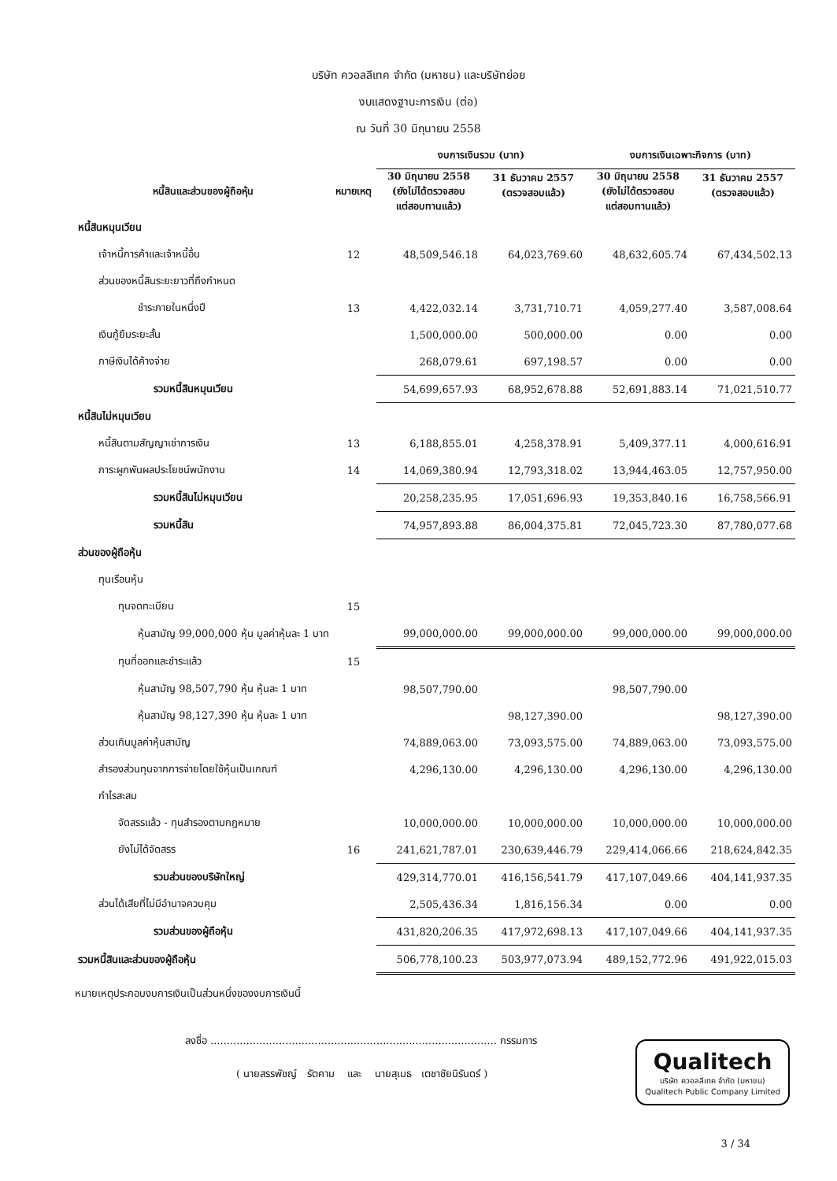บริษัท ควอลลีเทค จำกัด (มหาชน) และบริษัทย่อย
งบแสดงฐานะการเงิน (ต่อ)
ณ วันที่ 30 มิถุนายน 2558
| | | งบการเงินรวม (บาท) | | งบการเงินเฉพาะกิจการ (บาท) | |
| --- | --- | --- | --- | --- | --- |
| หนี้สินและส่วนของผู้ถือหุ้น | หมายเหตุ | 30 มิถุนายน 2558 (ยังไม่ได้ตรวจสอบ แต่สอบทานแล้ว) | 31 ธันวาคม 2557 (ตรวจสอบแล้ว) | 30 มิถุนายน 2558 (ยังไม่ได้ตรวจสอบ แต่สอบทานแล้ว) | 31 ธันวาคม 2557 (ตรวจสอบแล้ว) |
| หนี้สินหมุนเวียน | | | | | |
| เจ้าหนี้การค้าและเจ้าหนี้อื่น | 12 | 48,509,546.18 | 64,023,769.60 | 48,632,605.74 | 67,434,502.13 |
| ส่วนของหนี้สินระยะยาวที่ถึงกำหนด | | | | | |
| ชำระภายในหนึ่งปี | 13 | 4,422,032.14 | 3,731,710.71 | 4,059,277.40 | 3,587,008.64 |
| เงินกู้ยืมระยะสั้น | | 1,500,000.00 | 500,000.00 | 0.00 | 0.00 |
| ภาษีเงินได้ค้างจ่าย | | 268,079.61 | 697,198.57 | 0.00 | 0.00 |
| รวมหนี้สินหมุนเวียน | | 54,699,657.93 | 68,952,678.88 | 52,691,883.14 | 71,021,510.77 |
| หนี้สินไม่หมุนเวียน | | | | | |
| หนี้สินตามสัญญาเช่าการเงิน | 13 | 6,188,855.01 | 4,258,378.91 | 5,409,377.11 | 4,000,616.91 |
| ภาระผูกพันผลประโยชน์พนักงาน | 14 | 14,069,380.94 | 12,793,318.02 | 13,944,463.05 | 12,757,950.00 |
| รวมหนี้สินไม่หมุนเวียน | | 20,258,235.95 | 17,051,696.93 | 19,353,840.16 | 16,758,566.91 |
| รวมหนี้สิน | | 74,957,893.88 | 86,004,375.81 | 72,045,723.30 | 87,780,077.68 |
| ส่วนของผู้ถือหุ้น | | | | | |
| ทุนเรือนหุ้น | | | | | |
| ทุนจดทะเบียน | 15 | | | | |
| หุ้นสามัญ 99,000,000 หุ้น มูลค่าหุ้นละ 1 บาท | | 99,000,000.00 | 99,000,000.00 | 99,000,000.00 | 99,000,000.00 |
| ทุนที่ออกและชำระแล้ว | 15 | | | | |
| หุ้นสามัญ 98,507,790 หุ้น หุ้นละ 1 บาท | | 98,507,790.00 | | 98,507,790.00 | |
| หุ้นสามัญ 98,127,390 หุ้น หุ้นละ 1 บาท | | | 98,127,390.00 | | 98,127,390.00 |
| ส่วนเกินมูลค่าหุ้นสามัญ | | 74,889,063.00 | 73,093,575.00 | 74,889,063.00 | 73,093,575.00 |
| สำรองส่วนทุนจากการจ่ายโดยใช้หุ้นเป็นเกณฑ์ | | 4,296,130.00 | 4,296,130.00 | 4,296,130.00 | 4,296,130.00 |
| กำไรสะสม | | | | | |
| จัดสรรแล้ว - ทุนสำรองตามกฎหมาย | | 10,000,000.00 | 10,000,000.00 | 10,000,000.00 | 10,000,000.00 |
| ยังไม่ได้จัดสรร | 16 | 241,621,787.01 | 230,639,446.79 | 229,414,066.66 | 218,624,842.35 |
| รวมส่วนของบริษัทใหญ่ | | 429,314,770.01 | 416,156,541.79 | 417,107,049.66 | 404,141,937.35 |
| ส่วนได้เสียที่ไม่มีอำนาจควบคุม | | 2,505,436.34 | 1,816,156.34 | 0.00 | 0.00 |
| รวมส่วนของผู้ถือหุ้น | | 431,820,206.35 | 417,972,698.13 | 417,107,049.66 | 404,141,937.35 |
| รวมหนี้สินและส่วนของผู้ถือหุ้น | | 506,778,100.23 | 503,977,073.94 | 489,152,772.96 | 491,922,015.03 |
หมายเหตุประกอบงบการเงินเป็นส่วนหนึ่งของงบการเงินนี้
ลงชื่อ ........................................................................................ กรรมการ
( นายสรรพัชญ์ รัตคาม และ นายสุเมธ เตชาชัยนิรันดร์ )
Qualitech
บริษัท ควอลลีเทค จำกัด (มหาชน)
Qualitech Public Company Limited
3 / 34